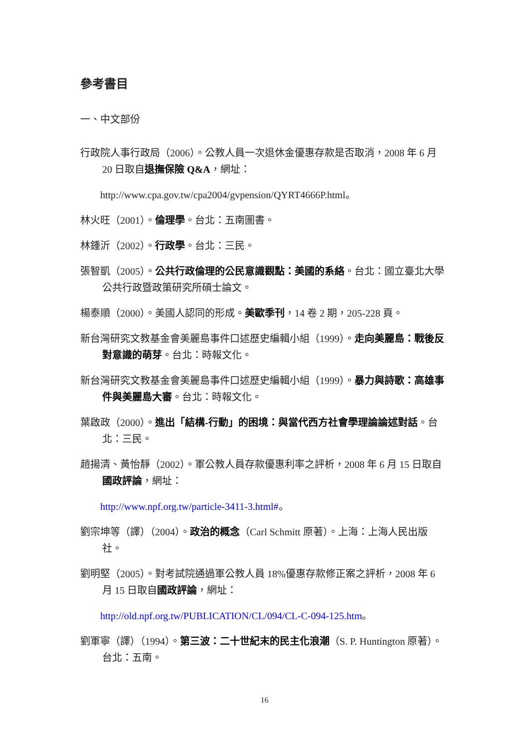參考書目
一、中文部份
行政院人事行政局（2006）。公教人員一次退休金優惠存款是否取消，2008 年 6 月 20 日取自退撫保險 Q&A，網址：
http://www.cpa.gov.tw/cpa2004/gvpension/QYRT4666P.html。
林火旺（2001）。倫理學。台北：五南圖書。
林鍾沂（2002）。行政學。台北：三民。
張智凱（2005）。公共行政倫理的公民意識觀點：美國的系絡。台北：國立臺北大學公共行政暨政策研究所碩士論文。
楊泰順（2000）。美國人認同的形成。美歐季刊，14 卷 2 期，205-228 頁。
新台灣研究文教基金會美麗島事件口述歷史編輯小組（1999）。走向美麗島：戰後反對意識的萌芽。台北：時報文化。
新台灣研究文教基金會美麗島事件口述歷史編輯小組（1999）。暴力與詩歌：高雄事件與美麗島大審。台北：時報文化。
葉啟政（2000）。進出「結構-行動」的困境：與當代西方社會學理論論述對話。台北：三民。
趙揚清、黃怡靜（2002）。軍公教人員存款優惠利率之評析，2008 年 6 月 15 日取自國政評論，網址：
http://www.npf.org.tw/particle-3411-3.html#。
劉宗坤等（譯）（2004）。政治的概念（Carl Schmitt 原著）。上海：上海人民出版社。
劉明堅（2005）。對考試院通過軍公教人員 18%優惠存款修正案之評析，2008 年 6 月 15 日取自國政評論，網址：
http://old.npf.org.tw/PUBLICATION/CL/094/CL-C-094-125.htm。
劉軍寧（譯）（1994）。第三波：二十世紀末的民主化浪潮（S. P. Huntington 原著）。台北：五南。
16